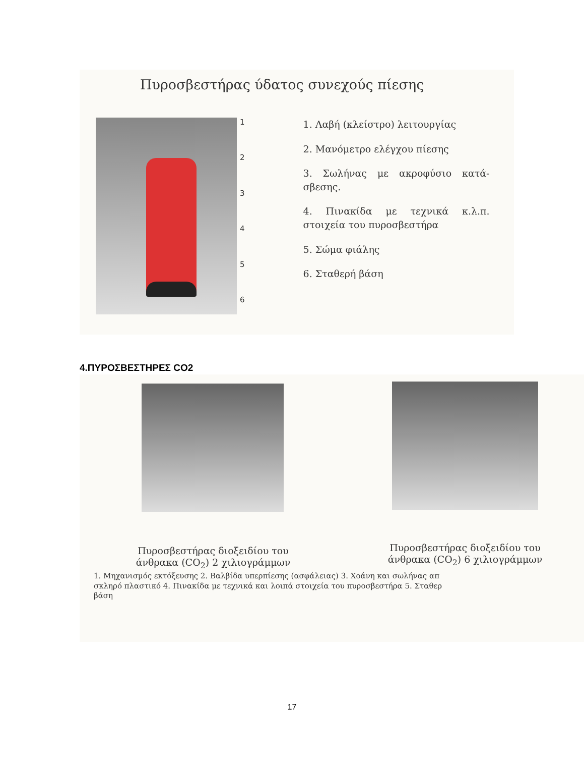Πυροσβεστήρας ύδατος συνεχούς πίεσης
123456
1. Λαβή (κλείστρο) λειτουργίας
2. Μανόμετρο ελέγχου πίεσης
3. Σωλήνας με ακροφύσιο κατά-σβεσης.
4. Πινακίδα με τεχνικά κ.λ.π. στοιχεία του πυροσβεστήρα
5. Σώμα φιάλης
6. Σταθερή βάση
4.ΠΥΡΟΣΒΕΣΤΗΡΕΣ CO2
Πυροσβεστήρας διοξειδίου του άνθρακα (CO<sub>2</sub>) 2 χιλιογράμμων
Πυροσβεστήρας διοξειδίου του άνθρακα (CO<sub>2</sub>) 6 χιλιογράμμων
1. Μηχανισμός εκτόξευσης 2. Βαλβίδα υπερπίεσης (ασφάλειας) 3. Χοάνη και σωλήνας απ
σκληρό πλαστικό 4. Πινακίδα με τεχνικά και λοιπά στοιχεία του πυροσβεστήρα 5. Σταθερ
βάση
17